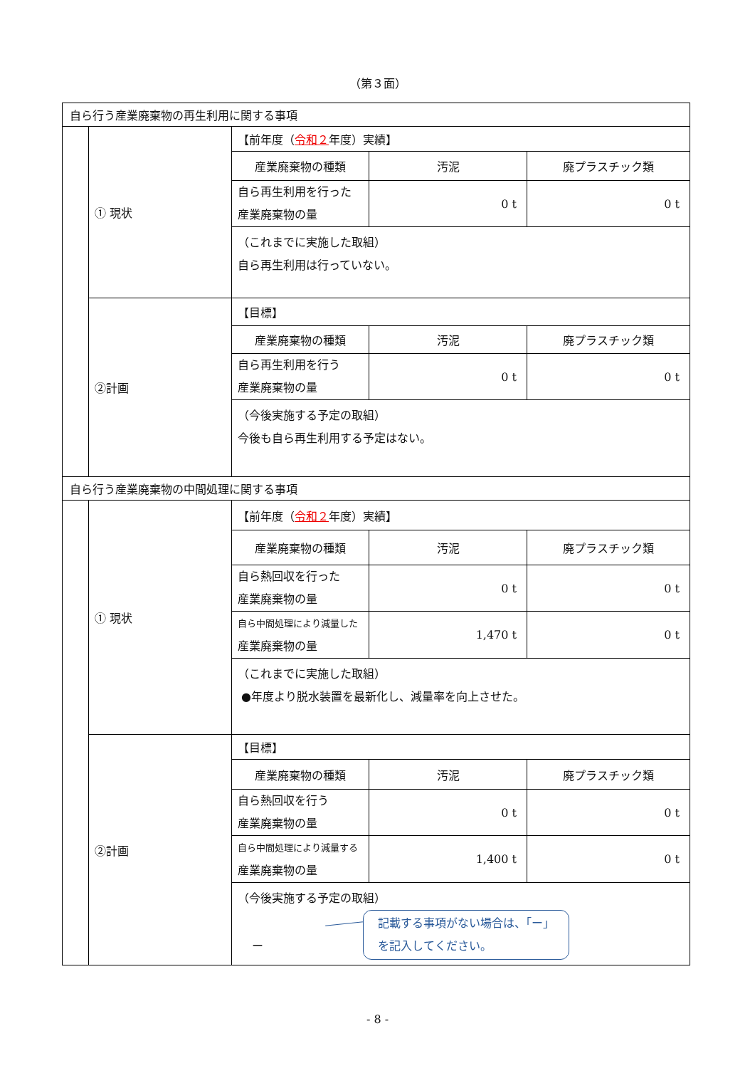（第３面）
| 自ら行う産業廃棄物の再生利用に関する事項 | | | | |
| | ① 現状 | 【前年度（ 令和２ 年度）実績】 | | |
| | | 産業廃棄物の種類 | 汚泥 | 廃プラスチック類 |
| | | 自ら再生利用を行った 産業廃棄物の量 | 0 t | 0 t |
| | | （これまでに実施した取組） 自ら再生利用は行っていない。 | | |
| | ②計画 | 【目標】 | | |
| | | 産業廃棄物の種類 | 汚泥 | 廃プラスチック類 |
| | | 自ら再生利用を行う 産業廃棄物の量 | 0 t | 0 t |
| | | （今後実施する予定の取組） 今後も自ら再生利用する予定はない。 | | |
| 自ら行う産業廃棄物の中間処理に関する事項 | | | | |
| | ① 現状 | 【前年度（ 令和２ 年度）実績】 | | |
| | | 産業廃棄物の種類 | 汚泥 | 廃プラスチック類 |
| | | 自ら熱回収を行った 産業廃棄物の量 | 0 t | 0 t |
| | | 自ら中間処理により減量した 産業廃棄物の量 | 1,470 t | 0 t |
| | | （これまでに実施した取組） ●年度より脱水装置を最新化し、減量率を向上させた。 | | |
| | ②計画 | 【目標】 | | |
| | | 産業廃棄物の種類 | 汚泥 | 廃プラスチック類 |
| | | 自ら熱回収を行う 産業廃棄物の量 | 0 t | 0 t |
| | | 自ら中間処理により減量する 産業廃棄物の量 | 1,400 t | 0 t |
| | | （今後実施する予定の取組） ー 記載する事項がない場合は、「ー」 を記入してください。 | | |
- 8 -